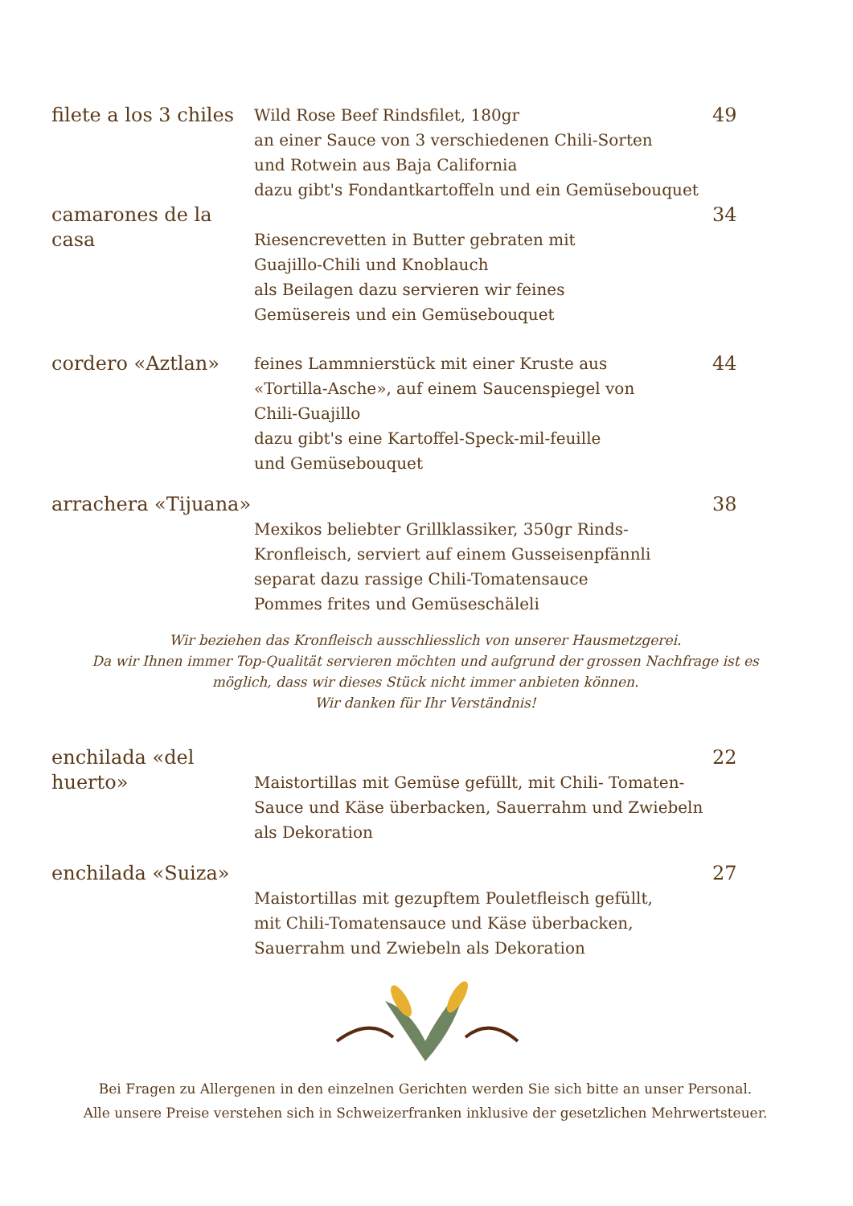filete a los 3 chiles
Wild Rose Beef Rindsfilet, 180gr
an einer Sauce von 3 verschiedenen Chili-Sorten
und Rotwein aus Baja California
dazu gibt's Fondantkartoffeln und ein Gemüsebouquet
49
camarones de la casa
Riesencrevetten in Butter gebraten mit
Guajillo-Chili und Knoblauch
als Beilagen dazu servieren wir feines
Gemüsereis und ein Gemüsebouquet
34
cordero «Aztlan»
feines Lammnierstück mit einer Kruste aus
«Tortilla-Asche», auf einem Saucenspiegel von
Chili-Guajillo
dazu gibt's eine Kartoffel-Speck-mil-feuille
und Gemüsebouquet
44
arrachera «Tijuana»
Mexikos beliebter Grillklassiker, 350gr Rinds-
Kronfleisch, serviert auf einem Gusseisenpfännli
separat dazu rassige Chili-Tomatensauce
Pommes frites und Gemüseschäleli
38
Wir beziehen das Kronfleisch ausschliesslich von unserer Hausmetzgerei.
Da wir Ihnen immer Top-Qualität servieren möchten und aufgrund der grossen Nachfrage ist es
möglich, dass wir dieses Stück nicht immer anbieten können.
Wir danken für Ihr Verständnis!
enchilada «del huerto»
Maistortillas mit Gemüse gefüllt, mit Chili- Tomaten-
Sauce und Käse überbacken, Sauerrahm und Zwiebeln
als Dekoration
22
enchilada «Suiza»
Maistortillas mit gezupftem Pouletfleisch gefüllt,
mit Chili-Tomatensauce und Käse überbacken,
Sauerrahm und Zwiebeln als Dekoration
27
Bei Fragen zu Allergenen in den einzelnen Gerichten werden Sie sich bitte an unser Personal.
Alle unsere Preise verstehen sich in Schweizerfranken inklusive der gesetzlichen Mehrwertsteuer.